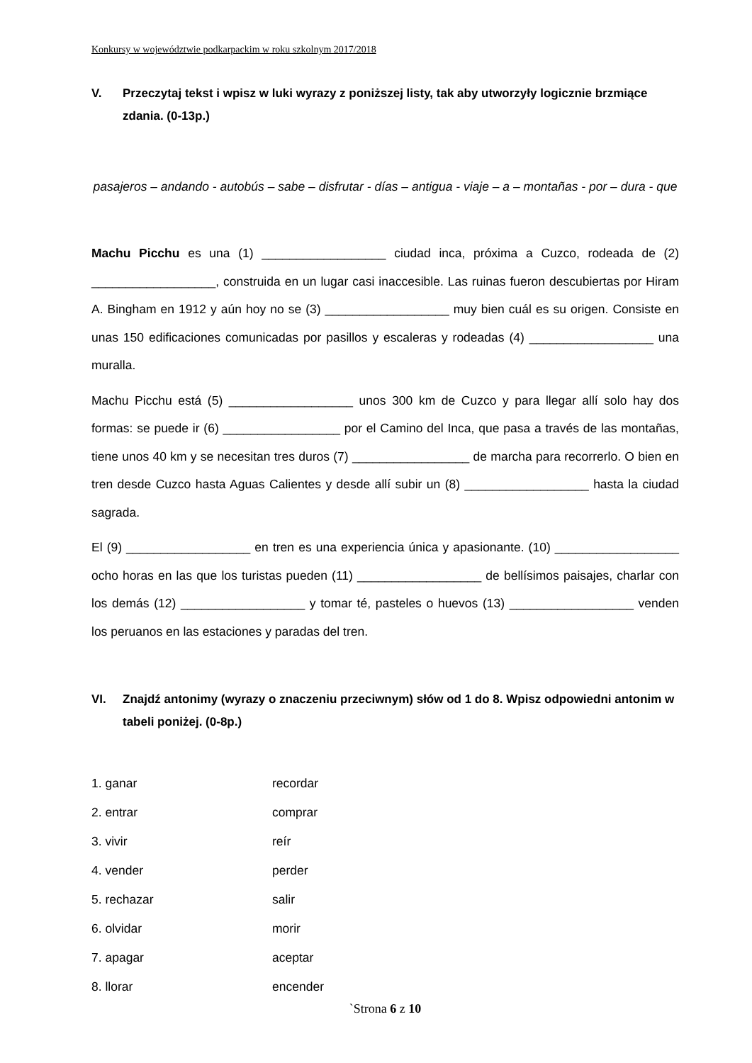Konkursy w województwie podkarpackim w roku szkolnym 2017/2018
V. Przeczytaj tekst i wpisz w luki wyrazy z poniższej listy, tak aby utworzyły logicznie brzmiące zdania. (0-13p.)
pasajeros – andando - autobús – sabe – disfrutar - días – antigua - viaje – a – montañas - por – dura - que
Machu Picchu es una (1) __________________ ciudad inca, próxima a Cuzco, rodeada de (2) __________________, construida en un lugar casi inaccesible. Las ruinas fueron descubiertas por Hiram A. Bingham en 1912 y aún hoy no se (3) __________________ muy bien cuál es su origen. Consiste en unas 150 edificaciones comunicadas por pasillos y escaleras y rodeadas (4) __________________ una muralla.
Machu Picchu está (5) __________________ unos 300 km de Cuzco y para llegar allí solo hay dos formas: se puede ir (6) _________________ por el Camino del Inca, que pasa a través de las montañas, tiene unos 40 km y se necesitan tres duros (7) _________________ de marcha para recorrerlo. O bien en tren desde Cuzco hasta Aguas Calientes y desde allí subir un (8) __________________ hasta la ciudad sagrada.
El (9) __________________ en tren es una experiencia única y apasionante. (10) __________________ ocho horas en las que los turistas pueden (11) __________________ de bellísimos paisajes, charlar con los demás (12) __________________ y tomar té, pasteles o huevos (13) __________________ venden los peruanos en las estaciones y paradas del tren.
VI. Znajdź antonimy (wyrazy o znaczeniu przeciwnym) słów od 1 do 8. Wpisz odpowiedni antonim w tabeli poniżej. (0-8p.)
1. ganar recordar
2. entrar comprar
3. vivir reír
4. vender perder
5. rechazar salir
6. olvidar morir
7. apagar aceptar
8. llorar encender
`Strona 6 z 10